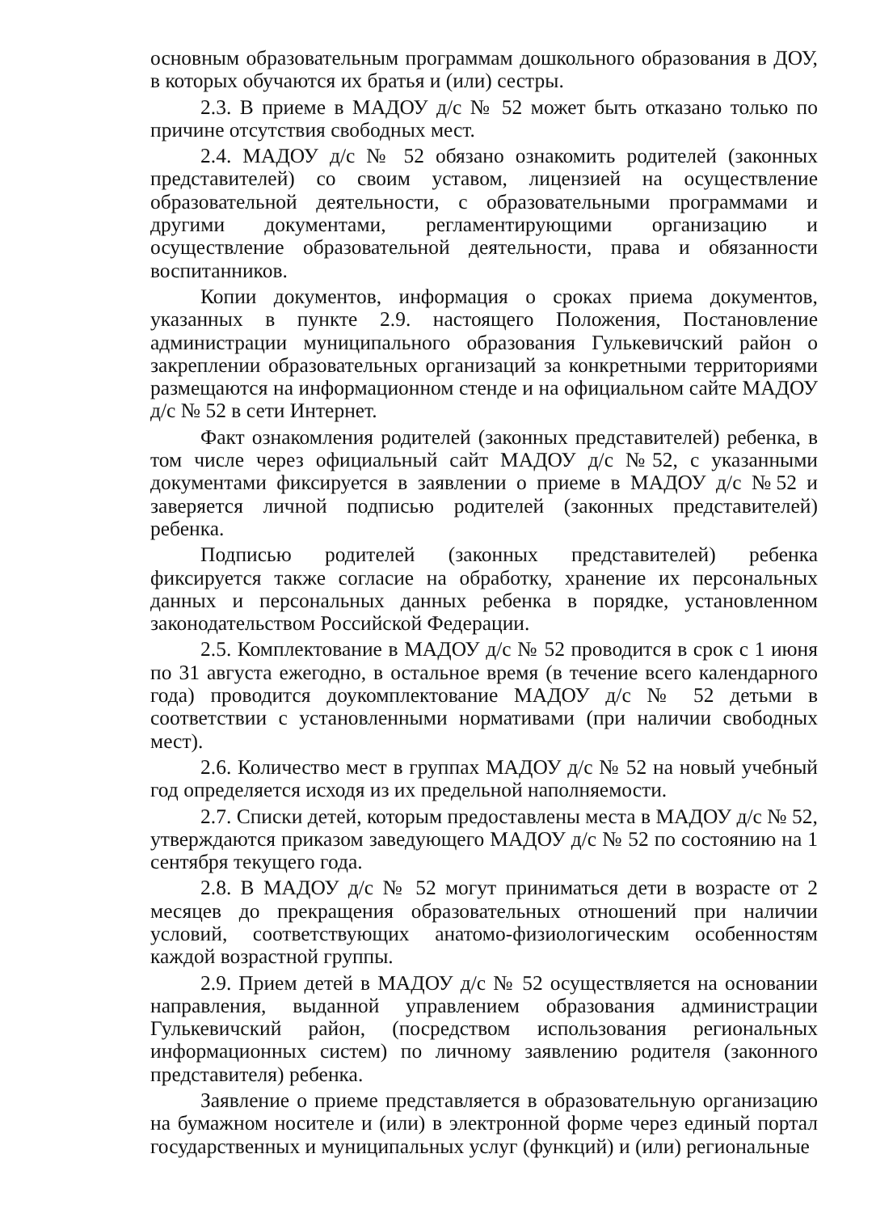основным образовательным программам дошкольного образования в ДОУ, в которых обучаются их братья и (или) сестры.
2.3. В приеме в МАДОУ д/с № 52 может быть отказано только по причине отсутствия свободных мест.
2.4. МАДОУ д/с № 52 обязано ознакомить родителей (законных представителей) со своим уставом, лицензией на осуществление образовательной деятельности, с образовательными программами и другими документами, регламентирующими организацию и осуществление образовательной деятельности, права и обязанности воспитанников.
Копии документов, информация о сроках приема документов, указанных в пункте 2.9. настоящего Положения, Постановление администрации муниципального образования Гулькевичский район о закреплении образовательных организаций за конкретными территориями размещаются на информационном стенде и на официальном сайте МАДОУ д/с № 52 в сети Интернет.
Факт ознакомления родителей (законных представителей) ребенка, в том числе через официальный сайт МАДОУ д/с №52, с указанными документами фиксируется в заявлении о приеме в МАДОУ д/с №52 и заверяется личной подписью родителей (законных представителей) ребенка.
Подписью родителей (законных представителей) ребенка фиксируется также согласие на обработку, хранение их персональных данных и персональных данных ребенка в порядке, установленном законодательством Российской Федерации.
2.5. Комплектование в МАДОУ д/с № 52 проводится в срок с 1 июня по 31 августа ежегодно, в остальное время (в течение всего календарного года) проводится доукомплектование МАДОУ д/с № 52 детьми в соответствии с установленными нормативами (при наличии свободных мест).
2.6. Количество мест в группах МАДОУ д/с № 52 на новый учебный год определяется исходя из их предельной наполняемости.
2.7. Списки детей, которым предоставлены места в МАДОУ д/с № 52, утверждаются приказом заведующего МАДОУ д/с № 52 по состоянию на 1 сентября текущего года.
2.8. В МАДОУ д/с № 52 могут приниматься дети в возрасте от 2 месяцев до прекращения образовательных отношений при наличии условий, соответствующих анатомо-физиологическим особенностям каждой возрастной группы.
2.9. Прием детей в МАДОУ д/с № 52 осуществляется на основании направления, выданной управлением образования администрации Гулькевичский район, (посредством использования региональных информационных систем) по личному заявлению родителя (законного представителя) ребенка.
Заявление о приеме представляется в образовательную организацию на бумажном носителе и (или) в электронной форме через единый портал государственных и муниципальных услуг (функций) и (или) региональные